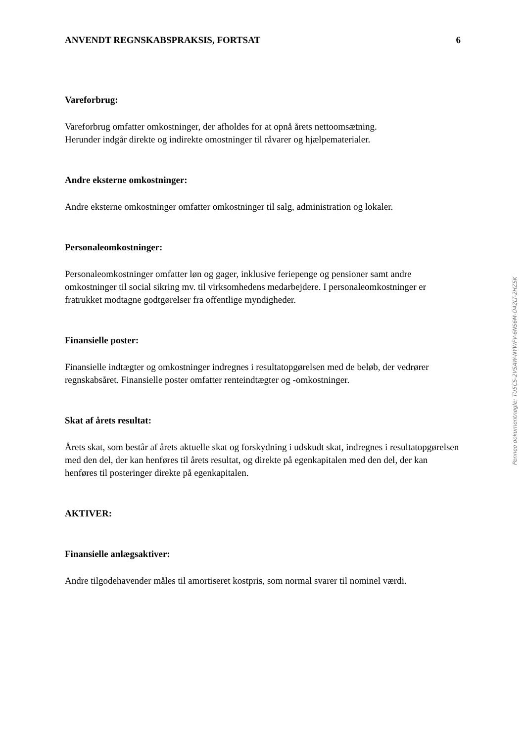ANVENDT REGNSKABSPRAKSIS, FORTSAT 6
Vareforbrug:
Vareforbrug omfatter omkostninger, der afholdes for at opnå årets nettoomsætning.
Herunder indgår direkte og indirekte omostninger til råvarer og hjælpematerialer.
Andre eksterne omkostninger:
Andre eksterne omkostninger omfatter omkostninger til salg, administration og lokaler.
Personaleomkostninger:
Personaleomkostninger omfatter løn og gager, inklusive feriepenge og pensioner samt andre omkostninger til social sikring mv. til virksomhedens medarbejdere. I personaleomkostninger er fratrukket modtagne godtgørelser fra offentlige myndigheder.
Finansielle poster:
Finansielle indtægter og omkostninger indregnes i resultatopgørelsen med de beløb, der vedrører regnskabsåret. Finansielle poster omfatter renteindtægter og -omkostninger.
Skat af årets resultat:
Årets skat, som består af årets aktuelle skat og forskydning i udskudt skat, indregnes i resultatopgørelsen med den del, der kan henføres til årets resultat, og direkte på egenkapitalen med den del, der kan henføres til posteringer direkte på egenkapitalen.
AKTIVER:
Finansielle anlægsaktiver:
Andre tilgodehavender måles til amortiseret kostpris, som normal svarer til nominel værdi.
Penneo dokumentnøgle: TU5CS-2VSAW-NYWFV-6NS6M-O42LT-2HZSK